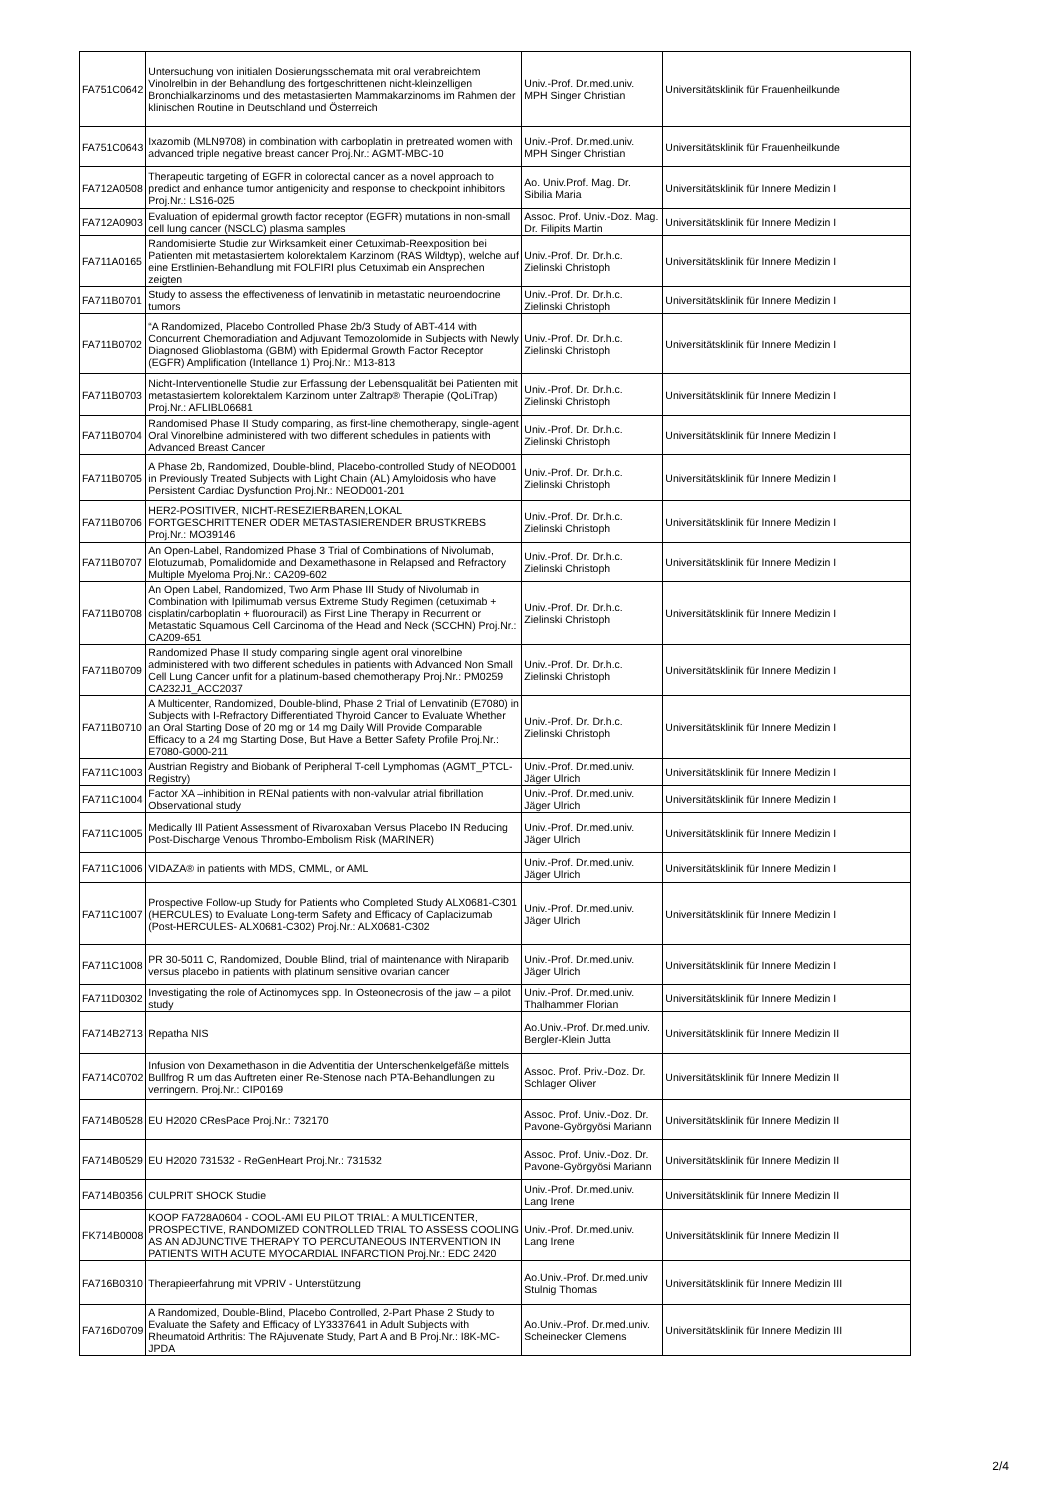| FA751C0642 | Untersuchung von initialen Dosierungsschemata mit oral verabreichtem Vinolrelbin in der Behandlung des fortgeschrittenen nicht-kleinzelligen Bronchialkarzinoms und des metastasierten Mammakarzinoms im Rahmen der klinischen Routine in Deutschland und Österreich | Univ.-Prof. Dr.med.univ. MPH Singer Christian | Universitätsklinik für Frauenheilkunde |
| FA751C0643 | Ixazomib (MLN9708) in combination with carboplatin in pretreated women with advanced triple negative breast cancer Proj.Nr.: AGMT-MBC-10 | Univ.-Prof. Dr.med.univ. MPH Singer Christian | Universitätsklinik für Frauenheilkunde |
| FA712A0508 | Therapeutic targeting of EGFR in colorectal cancer as a novel approach to predict and enhance tumor antigenicity and response to checkpoint inhibitors Proj.Nr.: LS16-025 | Ao. Univ.Prof. Mag. Dr. Sibilia Maria | Universitätsklinik für Innere Medizin I |
| FA712A0903 | Evaluation of epidermal growth factor receptor (EGFR) mutations in non-small cell lung cancer (NSCLC) plasma samples | Assoc. Prof. Univ.-Doz. Mag. Dr. Filipits Martin | Universitätsklinik für Innere Medizin I |
| FA711A0165 | Randomisierte Studie zur Wirksamkeit einer Cetuximab-Reexposition bei Patienten mit metastasiertem kolorektalem Karzinom (RAS Wildtyp), welche auf eine Erstlinien-Behandlung mit FOLFIRI plus Cetuximab ein Ansprechen zeigten | Univ.-Prof. Dr. Dr.h.c. Zielinski Christoph | Universitätsklinik für Innere Medizin I |
| FA711B0701 | Study to assess the effectiveness of lenvatinib in metastatic neuroendocrine tumors | Univ.-Prof. Dr. Dr.h.c. Zielinski Christoph | Universitätsklinik für Innere Medizin I |
| FA711B0702 | “A Randomized, Placebo Controlled Phase 2b/3 Study of ABT-414 with Concurrent Chemoradiation and Adjuvant Temozolomide in Subjects with Newly Diagnosed Glioblastoma (GBM) with Epidermal Growth Factor Receptor (EGFR) Amplification (Intellance 1) Proj.Nr.: M13-813 | Univ.-Prof. Dr. Dr.h.c. Zielinski Christoph | Universitätsklinik für Innere Medizin I |
| FA711B0703 | Nicht-Interventionelle Studie zur Erfassung der Lebensqualität bei Patienten mit metastasiertem kolorektalem Karzinom unter Zaltrap® Therapie (QoLiTrap) Proj.Nr.: AFLIBL06681 | Univ.-Prof. Dr. Dr.h.c. Zielinski Christoph | Universitätsklinik für Innere Medizin I |
| FA711B0704 | Randomised Phase II Study comparing, as first-line chemotherapy, single-agent Oral Vinorelbine administered with two different schedules in patients with Advanced Breast Cancer | Univ.-Prof. Dr. Dr.h.c. Zielinski Christoph | Universitätsklinik für Innere Medizin I |
| FA711B0705 | A Phase 2b, Randomized, Double-blind, Placebo-controlled Study of NEOD001 in Previously Treated Subjects with Light Chain (AL) Amyloidosis who have Persistent Cardiac Dysfunction Proj.Nr.: NEOD001-201 | Univ.-Prof. Dr. Dr.h.c. Zielinski Christoph | Universitätsklinik für Innere Medizin I |
| FA711B0706 | HER2-POSITIVER, NICHT-RESEZIERBAREN,LOKAL FORTGESCHRITTENER ODER METASTASIERENDER BRUSTKREBS Proj.Nr.: MO39146 | Univ.-Prof. Dr. Dr.h.c. Zielinski Christoph | Universitätsklinik für Innere Medizin I |
| FA711B0707 | An Open-Label, Randomized Phase 3 Trial of Combinations of Nivolumab, Elotuzumab, Pomalidomide and Dexamethasone in Relapsed and Refractory Multiple Myeloma Proj.Nr.: CA209-602 | Univ.-Prof. Dr. Dr.h.c. Zielinski Christoph | Universitätsklinik für Innere Medizin I |
| FA711B0708 | An Open Label, Randomized, Two Arm Phase III Study of Nivolumab in Combination with Ipilimumab versus Extreme Study Regimen (cetuximab + cisplatin/carboplatin + fluorouracil) as First Line Therapy in Recurrent or Metastatic Squamous Cell Carcinoma of the Head and Neck (SCCHN) Proj.Nr.: CA209-651 | Univ.-Prof. Dr. Dr.h.c. Zielinski Christoph | Universitätsklinik für Innere Medizin I |
| FA711B0709 | Randomized Phase II study comparing single agent oral vinorelbine administered with two different schedules in patients with Advanced Non Small Cell Lung Cancer unfit for a platinum-based chemotherapy Proj.Nr.: PM0259 CA232J1_ACC2037 | Univ.-Prof. Dr. Dr.h.c. Zielinski Christoph | Universitätsklinik für Innere Medizin I |
| FA711B0710 | A Multicenter, Randomized, Double-blind, Phase 2 Trial of Lenvatinib (E7080) in Subjects with I-Refractory Differentiated Thyroid Cancer to Evaluate Whether an Oral Starting Dose of 20 mg or 14 mg Daily Will Provide Comparable Efficacy to a 24 mg Starting Dose, But Have a Better Safety Profile Proj.Nr.: E7080-G000-211 | Univ.-Prof. Dr. Dr.h.c. Zielinski Christoph | Universitätsklinik für Innere Medizin I |
| FA711C1003 | Austrian Registry and Biobank of Peripheral T-cell Lymphomas (AGMT_PTCL-Registry) | Univ.-Prof. Dr.med.univ. Jäger Ulrich | Universitätsklinik für Innere Medizin I |
| FA711C1004 | Factor XA –inhibition in RENal patients with non-valvular atrial fibrillation Observational study | Univ.-Prof. Dr.med.univ. Jäger Ulrich | Universitätsklinik für Innere Medizin I |
| FA711C1005 | Medically Ill Patient Assessment of Rivaroxaban Versus Placebo IN Reducing Post-Discharge Venous Thrombo-Embolism Risk (MARINER) | Univ.-Prof. Dr.med.univ. Jäger Ulrich | Universitätsklinik für Innere Medizin I |
| FA711C1006 | VIDAZA® in patients with MDS, CMML, or AML | Univ.-Prof. Dr.med.univ. Jäger Ulrich | Universitätsklinik für Innere Medizin I |
| FA711C1007 | Prospective Follow-up Study for Patients who Completed Study ALX0681-C301 (HERCULES) to Evaluate Long-term Safety and Efficacy of Caplacizumab (Post-HERCULES- ALX0681-C302) Proj.Nr.: ALX0681-C302 | Univ.-Prof. Dr.med.univ. Jäger Ulrich | Universitätsklinik für Innere Medizin I |
| FA711C1008 | PR 30-5011 C, Randomized, Double Blind, trial of maintenance with Niraparib versus placebo in patients with platinum sensitive ovarian cancer | Univ.-Prof. Dr.med.univ. Jäger Ulrich | Universitätsklinik für Innere Medizin I |
| FA711D0302 | Investigating the role of Actinomyces spp. In Osteonecrosis of the jaw – a pilot study | Univ.-Prof. Dr.med.univ. Thalhammer Florian | Universitätsklinik für Innere Medizin I |
| FA714B2713 | Repatha NIS | Ao.Univ.-Prof. Dr.med.univ. Bergler-Klein Jutta | Universitätsklinik für Innere Medizin II |
| FA714C0702 | Infusion von Dexamethason in die Adventitia der Unterschenkelgefäße mittels Bullfrog R um das Auftreten einer Re-Stenose nach PTA-Behandlungen zu verringern. Proj.Nr.: CIP0169 | Assoc. Prof. Priv.-Doz. Dr. Schlager Oliver | Universitätsklinik für Innere Medizin II |
| FA714B0528 | EU H2020 CResPace Proj.Nr.: 732170 | Assoc. Prof. Univ.-Doz. Dr. Pavone-Györgyösi Mariann | Universitätsklinik für Innere Medizin II |
| FA714B0529 | EU H2020 731532 - ReGenHeart Proj.Nr.: 731532 | Assoc. Prof. Univ.-Doz. Dr. Pavone-Györgyösi Mariann | Universitätsklinik für Innere Medizin II |
| FA714B0356 | CULPRIT SHOCK Studie | Univ.-Prof. Dr.med.univ. Lang Irene | Universitätsklinik für Innere Medizin II |
| FK714B0008 | KOOP FA728A0604 - COOL-AMI EU PILOT TRIAL: A MULTICENTER, PROSPECTIVE, RANDOMIZED CONTROLLED TRIAL TO ASSESS COOLING AS AN ADJUNCTIVE THERAPY TO PERCUTANEOUS INTERVENTION IN PATIENTS WITH ACUTE MYOCARDIAL INFARCTION Proj.Nr.: EDC 2420 | Univ.-Prof. Dr.med.univ. Lang Irene | Universitätsklinik für Innere Medizin II |
| FA716B0310 | Therapieerfahrung mit VPRIV - Unterstützung | Ao.Univ.-Prof. Dr.med.univ Stulnig Thomas | Universitätsklinik für Innere Medizin III |
| FA716D0709 | A Randomized, Double-Blind, Placebo Controlled, 2-Part Phase 2 Study to Evaluate the Safety and Efficacy of LY3337641 in Adult Subjects with Rheumatoid Arthritis: The RAjuvenate Study, Part A and B Proj.Nr.: I8K-MC-JPDA | Ao.Univ.-Prof. Dr.med.univ. Scheinecker Clemens | Universitätsklinik für Innere Medizin III |
2/4